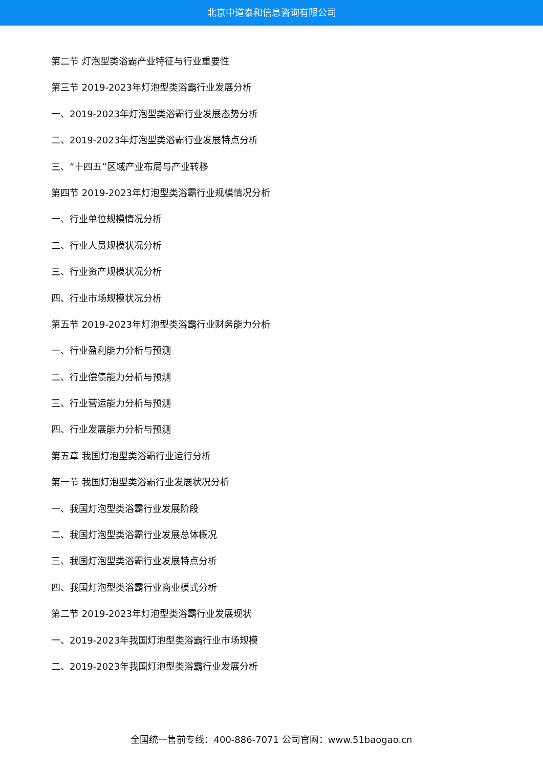北京中道泰和信息咨询有限公司
第二节 灯泡型类浴霸产业特征与行业重要性
第三节 2019-2023年灯泡型类浴霸行业发展分析
一、2019-2023年灯泡型类浴霸行业发展态势分析
二、2019-2023年灯泡型类浴霸行业发展特点分析
三、“十四五”区域产业布局与产业转移
第四节 2019-2023年灯泡型类浴霸行业规模情况分析
一、行业单位规模情况分析
二、行业人员规模状况分析
三、行业资产规模状况分析
四、行业市场规模状况分析
第五节 2019-2023年灯泡型类浴霸行业财务能力分析
一、行业盈利能力分析与预测
二、行业偿债能力分析与预测
三、行业营运能力分析与预测
四、行业发展能力分析与预测
第五章 我国灯泡型类浴霸行业运行分析
第一节 我国灯泡型类浴霸行业发展状况分析
一、我国灯泡型类浴霸行业发展阶段
二、我国灯泡型类浴霸行业发展总体概况
三、我国灯泡型类浴霸行业发展特点分析
四、我国灯泡型类浴霸行业商业模式分析
第二节 2019-2023年灯泡型类浴霸行业发展现状
一、2019-2023年我国灯泡型类浴霸行业市场规模
二、2019-2023年我国灯泡型类浴霸行业发展分析
全国统一售前专线：400-886-7071 公司官网：www.51baogao.cn